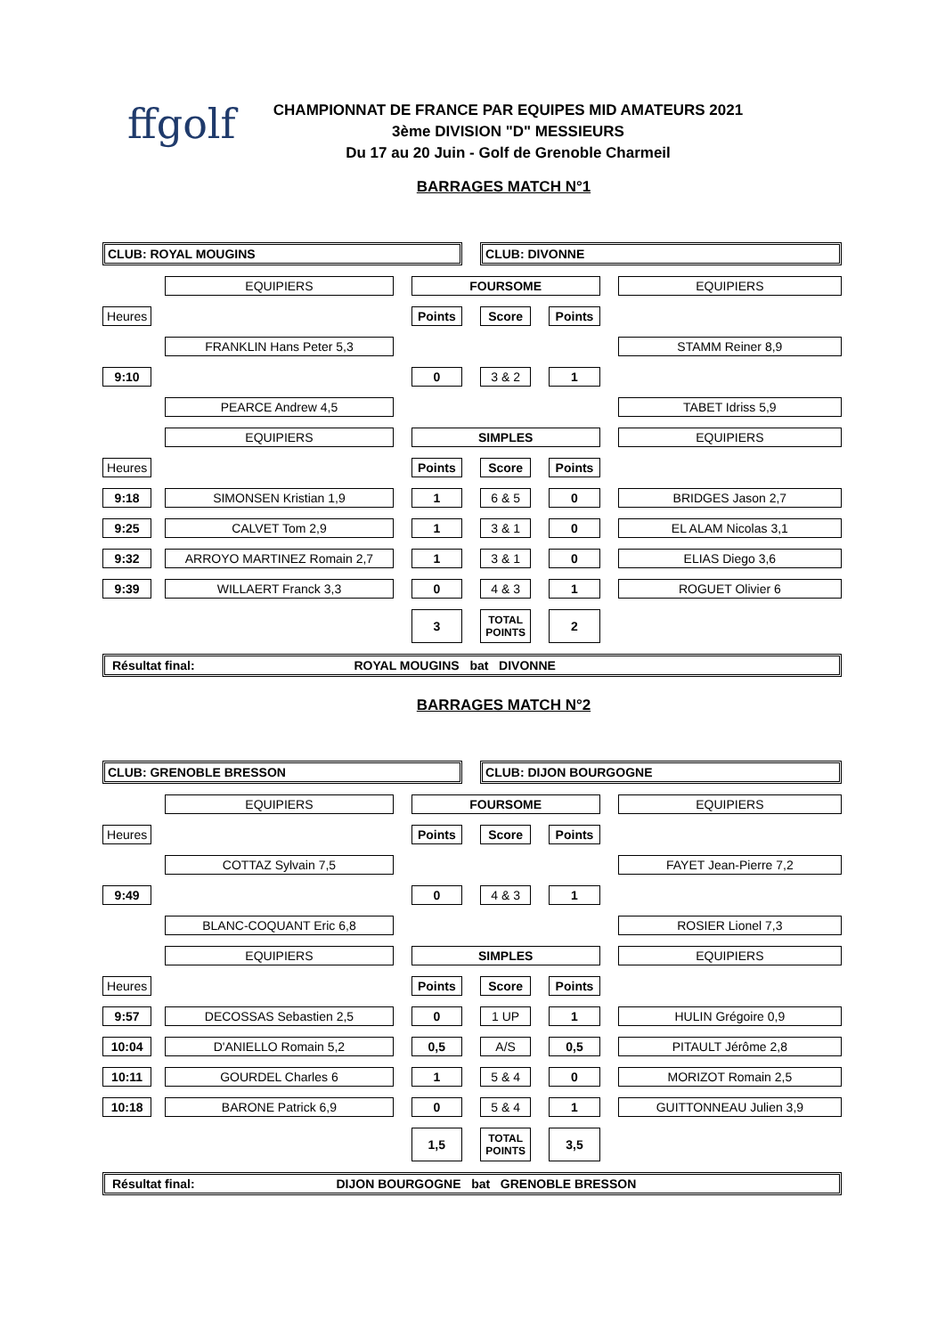ffgolf
CHAMPIONNAT DE FRANCE PAR EQUIPES MID AMATEURS 2021
3ème DIVISION "D" MESSIEURS
Du 17 au 20 Juin - Golf de Grenoble Charmeil
BARRAGES MATCH N°1
| CLUB: ROYAL MOUGINS | | | | | | CLUB: DIVONNE | | | | |
| | | EQUIPIERS | | FOURSOME | | | | | | EQUIPIERS |
| Heures | | | | Points | | Score | | Points | | |
| | | FRANKLIN Hans Peter 5,3 | | | | | | | | STAMM Reiner 8,9 |
| 9:10 | | | | 0 | | 3 & 2 | | 1 | | |
| | | PEARCE Andrew 4,5 | | | | | | | | TABET Idriss 5,9 |
| | | EQUIPIERS | | SIMPLES | | | | | | EQUIPIERS |
| Heures | | | | Points | | Score | | Points | | |
| 9:18 | | SIMONSEN Kristian 1,9 | | 1 | | 6 & 5 | | 0 | | BRIDGES Jason 2,7 |
| 9:25 | | CALVET Tom 2,9 | | 1 | | 3 & 1 | | 0 | | EL ALAM Nicolas 3,1 |
| 9:32 | | ARROYO MARTINEZ Romain 2,7 | | 1 | | 3 & 1 | | 0 | | ELIAS Diego 3,6 |
| 9:39 | | WILLAERT Franck 3,3 | | 0 | | 4 & 3 | | 1 | | ROGUET Olivier 6 |
| | | | | 3 | | TOTAL POINTS | | 2 | | |
| Résultat final: ROYAL MOUGINS bat DIVONNE | | | | | | | | | | |
BARRAGES MATCH N°2
| CLUB: GRENOBLE BRESSON | | | | | | CLUB: DIJON BOURGOGNE | | | | |
| | | EQUIPIERS | | FOURSOME | | | | | | EQUIPIERS |
| Heures | | | | Points | | Score | | Points | | |
| | | COTTAZ Sylvain 7,5 | | | | | | | | FAYET Jean-Pierre 7,2 |
| 9:49 | | | | 0 | | 4 & 3 | | 1 | | |
| | | BLANC-COQUANT Eric 6,8 | | | | | | | | ROSIER Lionel 7,3 |
| | | EQUIPIERS | | SIMPLES | | | | | | EQUIPIERS |
| Heures | | | | Points | | Score | | Points | | |
| 9:57 | | DECOSSAS Sebastien 2,5 | | 0 | | 1 UP | | 1 | | HULIN Grégoire 0,9 |
| 10:04 | | D'ANIELLO Romain 5,2 | | 0,5 | | A/S | | 0,5 | | PITAULT Jérôme 2,8 |
| 10:11 | | GOURDEL Charles 6 | | 1 | | 5 & 4 | | 0 | | MORIZOT Romain 2,5 |
| 10:18 | | BARONE Patrick 6,9 | | 0 | | 5 & 4 | | 1 | | GUITTONNEAU Julien 3,9 |
| | | | | 1,5 | | TOTAL POINTS | | 3,5 | | |
| Résultat final: DIJON BOURGOGNE bat GRENOBLE BRESSON | | | | | | | | | | |